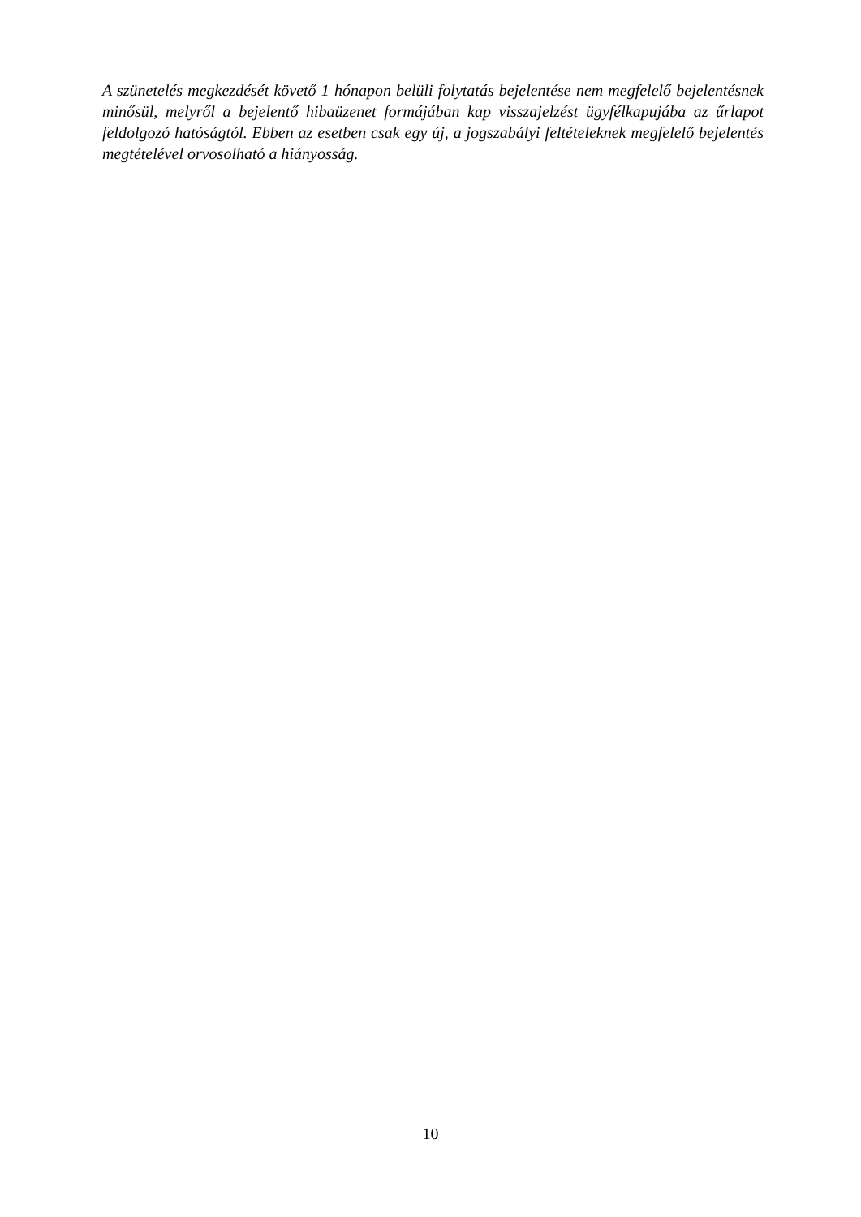A szünetelés megkezdését követő 1 hónapon belüli folytatás bejelentése nem megfelelő bejelentésnek minősül, melyről a bejelentő hibaüzenet formájában kap visszajelzést ügyfélkapujába az űrlapot feldolgozó hatóságtól. Ebben az esetben csak egy új, a jogszabályi feltételeknek megfelelő bejelentés megtételével orvosolható a hiányosság.
10